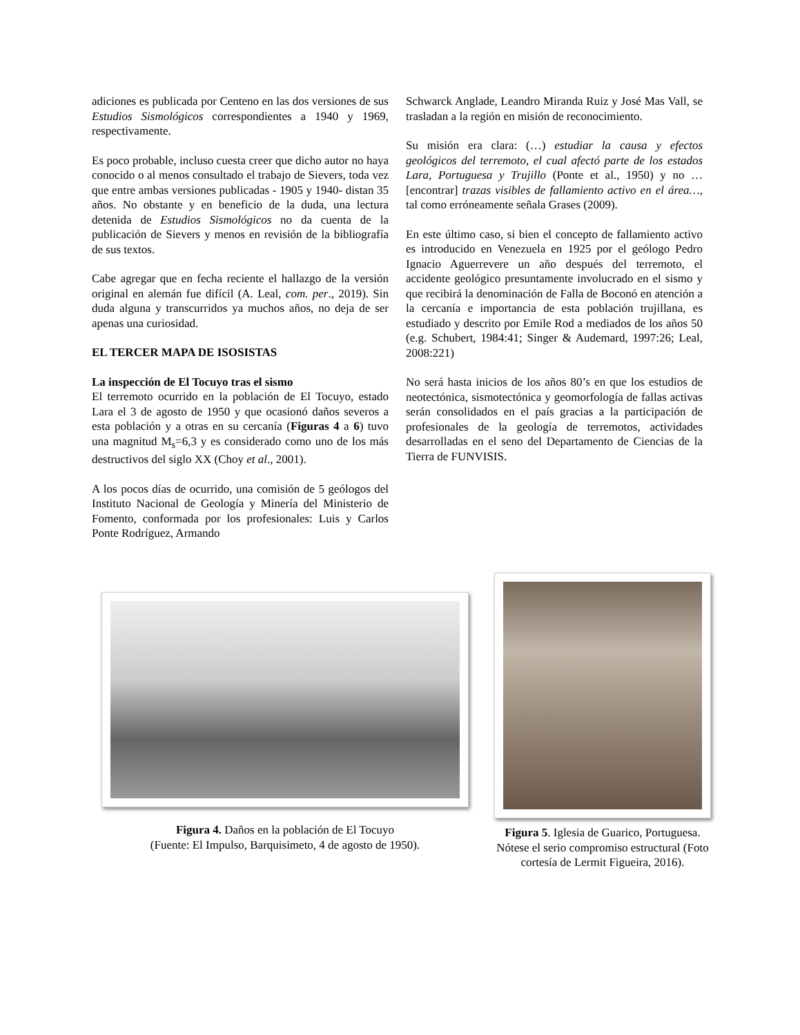adiciones es publicada por Centeno en las dos versiones de sus Estudios Sismológicos correspondientes a 1940 y 1969, respectivamente.
Es poco probable, incluso cuesta creer que dicho autor no haya conocido o al menos consultado el trabajo de Sievers, toda vez que entre ambas versiones publicadas - 1905 y 1940- distan 35 años. No obstante y en beneficio de la duda, una lectura detenida de Estudios Sismológicos no da cuenta de la publicación de Sievers y menos en revisión de la bibliografía de sus textos.
Cabe agregar que en fecha reciente el hallazgo de la versión original en alemán fue difícil (A. Leal, com. per., 2019). Sin duda alguna y transcurridos ya muchos años, no deja de ser apenas una curiosidad.
EL TERCER MAPA DE ISOSISTAS
La inspección de El Tocuyo tras el sismo
El terremoto ocurrido en la población de El Tocuyo, estado Lara el 3 de agosto de 1950 y que ocasionó daños severos a esta población y a otras en su cercanía (Figuras 4 a 6) tuvo una magnitud M<sub>s</sub>=6,3 y es considerado como uno de los más destructivos del siglo XX (Choy et al., 2001).
A los pocos días de ocurrido, una comisión de 5 geólogos del Instituto Nacional de Geología y Minería del Ministerio de Fomento, conformada por los profesionales: Luis y Carlos Ponte Rodríguez, Armando
Schwarck Anglade, Leandro Miranda Ruiz y José Mas Vall, se trasladan a la región en misión de reconocimiento.
Su misión era clara: (…) estudiar la causa y efectos geológicos del terremoto, el cual afectó parte de los estados Lara, Portuguesa y Trujillo (Ponte et al., 1950) y no …[encontrar] trazas visibles de fallamiento activo en el área…, tal como erróneamente señala Grases (2009).
En este último caso, si bien el concepto de fallamiento activo es introducido en Venezuela en 1925 por el geólogo Pedro Ignacio Aguerrevere un año después del terremoto, el accidente geológico presuntamente involucrado en el sismo y que recibirá la denominación de Falla de Boconó en atención a la cercanía e importancia de esta población trujillana, es estudiado y descrito por Emile Rod a mediados de los años 50 (e.g. Schubert, 1984:41; Singer & Audemard, 1997:26; Leal, 2008:221)
No será hasta inicios de los años 80’s en que los estudios de neotectónica, sismotectónica y geomorfología de fallas activas serán consolidados en el país gracias a la participación de profesionales de la geología de terremotos, actividades desarrolladas en el seno del Departamento de Ciencias de la Tierra de FUNVISIS.
Figura 4. Daños en la población de El Tocuyo
(Fuente: El Impulso, Barquisimeto, 4 de agosto de 1950).
Figura 5. Iglesia de Guarico, Portuguesa. Nótese el serio compromiso estructural (Foto cortesía de Lermit Figueira, 2016).